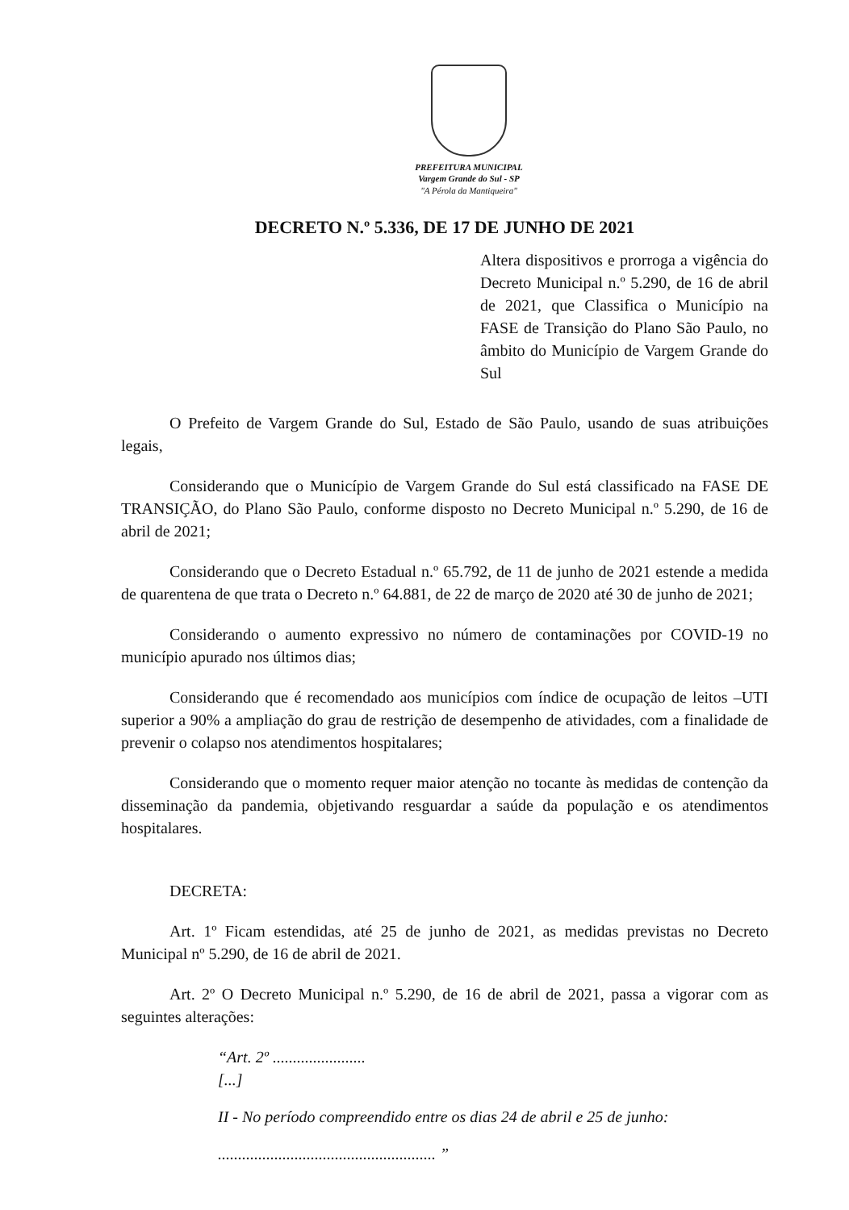PREFEITURA MUNICIPAL
Vargem Grande do Sul - SP
"A Pérola da Mantiqueira"
DECRETO N.º 5.336, DE 17 DE JUNHO DE 2021
Altera dispositivos e prorroga a vigência do Decreto Municipal n.º 5.290, de 16 de abril de 2021, que Classifica o Município na FASE de Transição do Plano São Paulo, no âmbito do Município de Vargem Grande do Sul
O Prefeito de Vargem Grande do Sul, Estado de São Paulo, usando de suas atribuições legais,
Considerando que o Município de Vargem Grande do Sul está classificado na FASE DE TRANSIÇÃO, do Plano São Paulo, conforme disposto no Decreto Municipal n.º 5.290, de 16 de abril de 2021;
Considerando que o Decreto Estadual n.º 65.792, de 11 de junho de 2021 estende a medida de quarentena de que trata o Decreto n.º 64.881, de 22 de março de 2020 até 30 de junho de 2021;
Considerando o aumento expressivo no número de contaminações por COVID-19 no município apurado nos últimos dias;
Considerando que é recomendado aos municípios com índice de ocupação de leitos –UTI superior a 90% a ampliação do grau de restrição de desempenho de atividades, com a finalidade de prevenir o colapso nos atendimentos hospitalares;
Considerando que o momento requer maior atenção no tocante às medidas de contenção da disseminação da pandemia, objetivando resguardar a saúde da população e os atendimentos hospitalares.
DECRETA:
Art. 1º Ficam estendidas, até 25 de junho de 2021, as medidas previstas no Decreto Municipal nº 5.290, de 16 de abril de 2021.
Art. 2º O Decreto Municipal n.º 5.290, de 16 de abril de 2021, passa a vigorar com as seguintes alterações:
“Art. 2º .......................
[...]
II - No período compreendido entre os dias 24 de abril e 25 de junho:
...................................................... ”